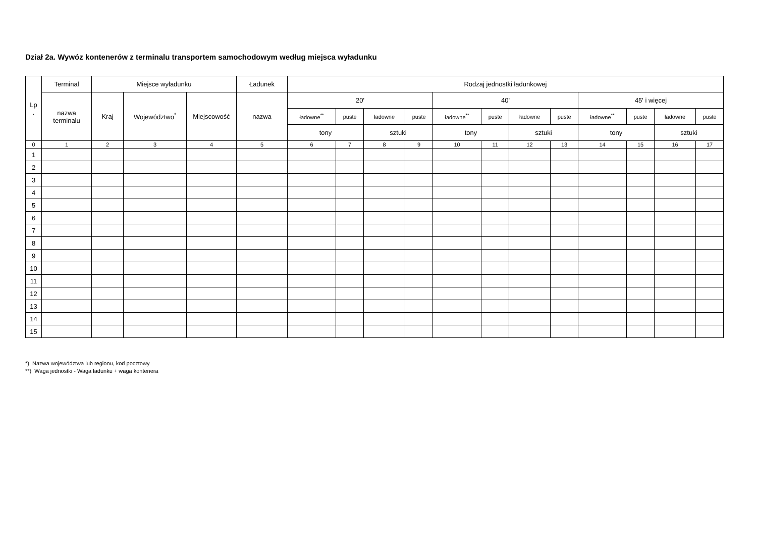Dział 2a. Wywóz kontenerów z terminalu transportem samochodowym według miejsca wyładunku
| Lp . | Terminal | Miejsce wyładunku | | | Ładunek | Rodzaj jednostki ładunkowej | | | | | | | | | | | |
| --- | --- | --- | --- | --- | --- | --- | --- | --- | --- | --- | --- | --- | --- | --- | --- | --- | --- |
| | nazwa terminalu | Kraj | Województwo<sup>*</sup> | Miejscowość | nazwa | 20' | | | | 40' | | | | 45' i więcej | | | |
| | | | | | | ładowne<sup>**</sup> | puste | ładowne | puste | ładowne<sup>**</sup> | puste | ładowne | puste | ładowne<sup>**</sup> | puste | ładowne | puste |
| | | | | | | tony | | sztuki | | tony | | sztuki | | tony | | sztuki | |
| 0 | 1 | 2 | 3 | 4 | 5 | 6 | 7 | 8 | 9 | 10 | 11 | 12 | 13 | 14 | 15 | 16 | 17 |
| 1 | | | | | | | | | | | | | | | | | |
| 2 | | | | | | | | | | | | | | | | | |
| 3 | | | | | | | | | | | | | | | | | |
| 4 | | | | | | | | | | | | | | | | | |
| 5 | | | | | | | | | | | | | | | | | |
| 6 | | | | | | | | | | | | | | | | | |
| 7 | | | | | | | | | | | | | | | | | |
| 8 | | | | | | | | | | | | | | | | | |
| 9 | | | | | | | | | | | | | | | | | |
| 10 | | | | | | | | | | | | | | | | | |
| 11 | | | | | | | | | | | | | | | | | |
| 12 | | | | | | | | | | | | | | | | | |
| 13 | | | | | | | | | | | | | | | | | |
| 14 | | | | | | | | | | | | | | | | | |
| 15 | | | | | | | | | | | | | | | | | |
*) Nazwa województwa lub regionu, kod pocztowy
**) Waga jednostki - Waga ładunku + waga kontenera